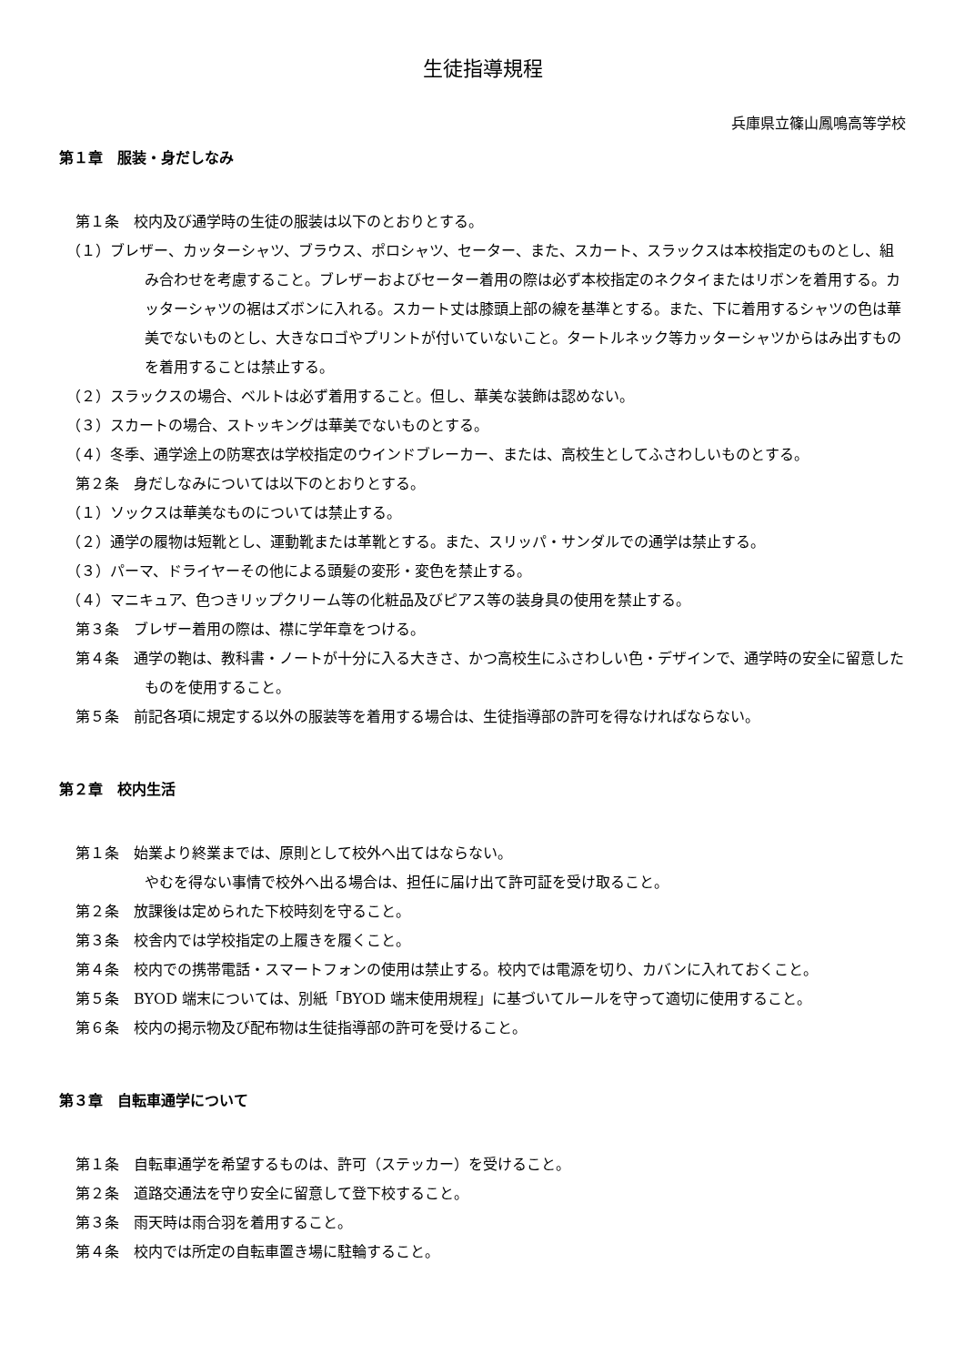生徒指導規程
兵庫県立篠山鳳鳴高等学校
第１章　服装・身だしなみ
第１条　校内及び通学時の生徒の服装は以下のとおりとする。
（１）ブレザー、カッターシャツ、ブラウス、ポロシャツ、セーター、また、スカート、スラックスは本校指定のものとし、組み合わせを考慮すること。ブレザーおよびセーター着用の際は必ず本校指定のネクタイまたはリボンを着用する。カッターシャツの裾はズボンに入れる。スカート丈は膝頭上部の線を基準とする。また、下に着用するシャツの色は華美でないものとし、大きなロゴやプリントが付いていないこと。タートルネック等カッターシャツからはみ出すものを着用することは禁止する。
（２）スラックスの場合、ベルトは必ず着用すること。但し、華美な装飾は認めない。
（３）スカートの場合、ストッキングは華美でないものとする。
（４）冬季、通学途上の防寒衣は学校指定のウインドブレーカー、または、高校生としてふさわしいものとする。
第２条　身だしなみについては以下のとおりとする。
（１）ソックスは華美なものについては禁止する。
（２）通学の履物は短靴とし、運動靴または革靴とする。また、スリッパ・サンダルでの通学は禁止する。
（３）パーマ、ドライヤーその他による頭髪の変形・変色を禁止する。
（４）マニキュア、色つきリップクリーム等の化粧品及びピアス等の装身具の使用を禁止する。
第３条　ブレザー着用の際は、襟に学年章をつける。
第４条　通学の鞄は、教科書・ノートが十分に入る大きさ、かつ高校生にふさわしい色・デザインで、通学時の安全に留意したものを使用すること。
第５条　前記各項に規定する以外の服装等を着用する場合は、生徒指導部の許可を得なければならない。
第２章　校内生活
第１条　始業より終業までは、原則として校外へ出てはならない。
やむを得ない事情で校外へ出る場合は、担任に届け出て許可証を受け取ること。
第２条　放課後は定められた下校時刻を守ること。
第３条　校舎内では学校指定の上履きを履くこと。
第４条　校内での携帯電話・スマートフォンの使用は禁止する。校内では電源を切り、カバンに入れておくこと。
第５条　BYOD 端末については、別紙「BYOD 端末使用規程」に基づいてルールを守って適切に使用すること。
第６条　校内の掲示物及び配布物は生徒指導部の許可を受けること。
第３章　自転車通学について
第１条　自転車通学を希望するものは、許可（ステッカー）を受けること。
第２条　道路交通法を守り安全に留意して登下校すること。
第３条　雨天時は雨合羽を着用すること。
第４条　校内では所定の自転車置き場に駐輪すること。